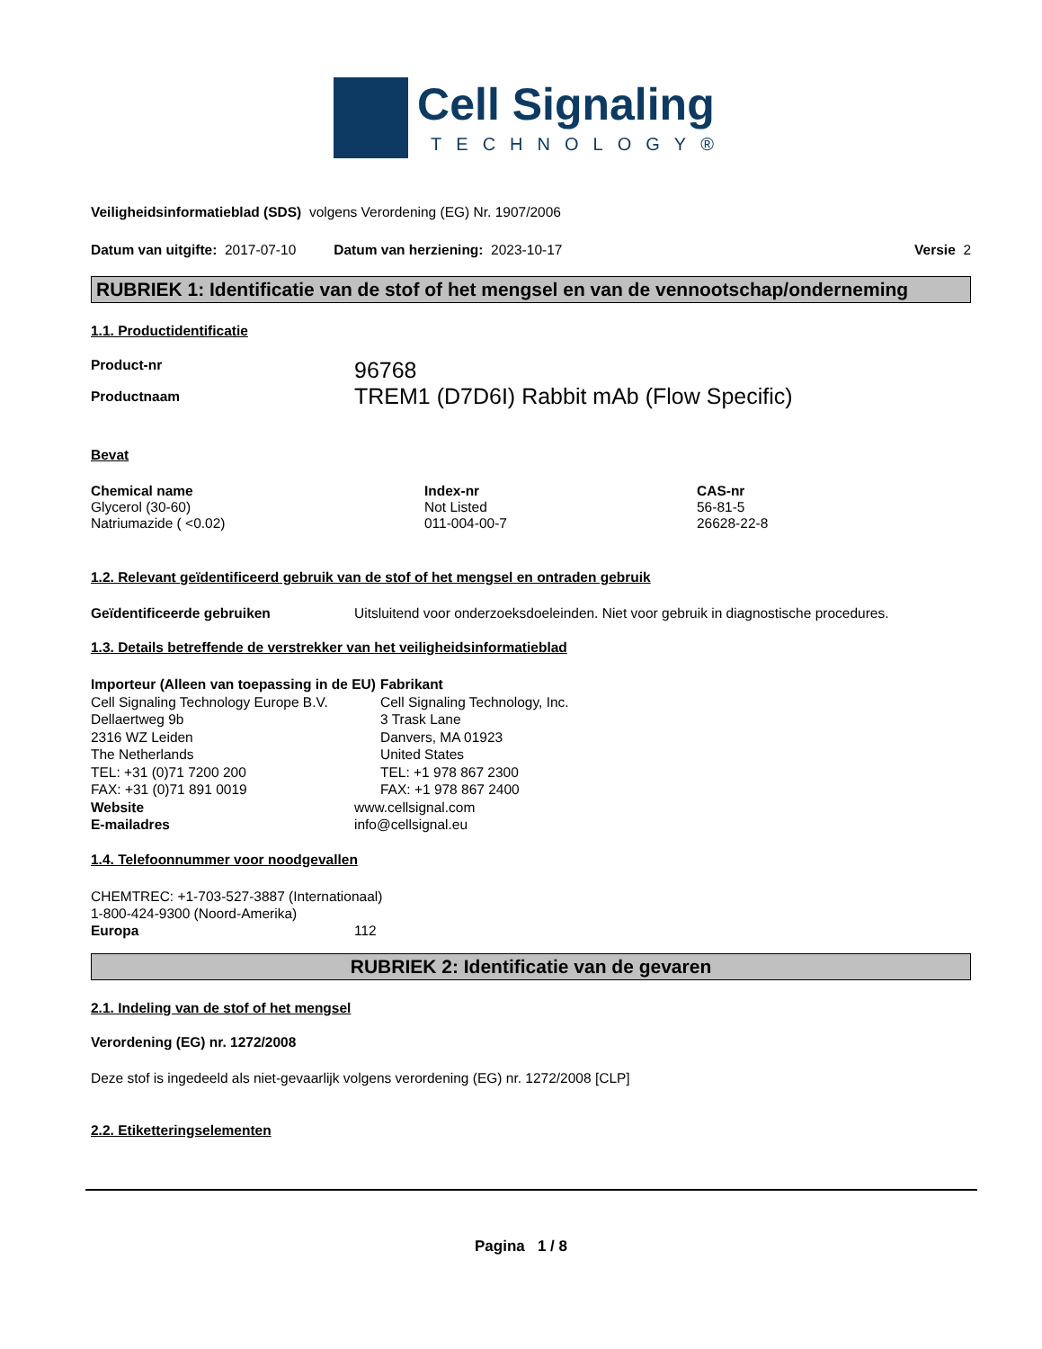Cell Signaling
TECHNOLOGY®
Veiligheidsinformatieblad (SDS) volgens Verordening (EG) Nr. 1907/2006
Datum van uitgifte: 2017-07-10 Datum van herziening: 2023-10-17 Versie 2
RUBRIEK 1: Identificatie van de stof of het mengsel en van de vennootschap/onderneming
1.1. Productidentificatie
| Product-nr | 96768 |
| Productnaam | TREM1 (D7D6I) Rabbit mAb (Flow Specific) |
Bevat
| Chemical name | Index-nr | CAS-nr |
| --- | --- | --- |
| Glycerol (30-60) | Not Listed | 56-81-5 |
| Natriumazide ( <0.02) | 011-004-00-7 | 26628-22-8 |
1.2. Relevant geïdentificeerd gebruik van de stof of het mengsel en ontraden gebruik
Geïdentificeerde gebruiken Uitsluitend voor onderzoeksdoeleinden. Niet voor gebruik in diagnostische procedures.
1.3. Details betreffende de verstrekker van het veiligheidsinformatieblad
Importeur (Alleen van toepassing in de EU)
Cell Signaling Technology Europe B.V.
Dellaertweg 9b
2316 WZ Leiden
The Netherlands
TEL: +31 (0)71 7200 200
FAX: +31 (0)71 891 0019
Fabrikant
Cell Signaling Technology, Inc.
3 Trask Lane
Danvers, MA 01923
United States
TEL: +1 978 867 2300
FAX: +1 978 867 2400
| Website | www.cellsignal.com |
| E-mailadres | info@cellsignal.eu |
1.4. Telefoonnummer voor noodgevallen
CHEMTREC: +1-703-527-3887 (Internationaal)
1-800-424-9300 (Noord-Amerika)
Europa 112
RUBRIEK 2: Identificatie van de gevaren
2.1. Indeling van de stof of het mengsel
Verordening (EG) nr. 1272/2008
Deze stof is ingedeeld als niet-gevaarlijk volgens verordening (EG) nr. 1272/2008 [CLP]
2.2. Etiketteringselementen
Pagina 1 / 8